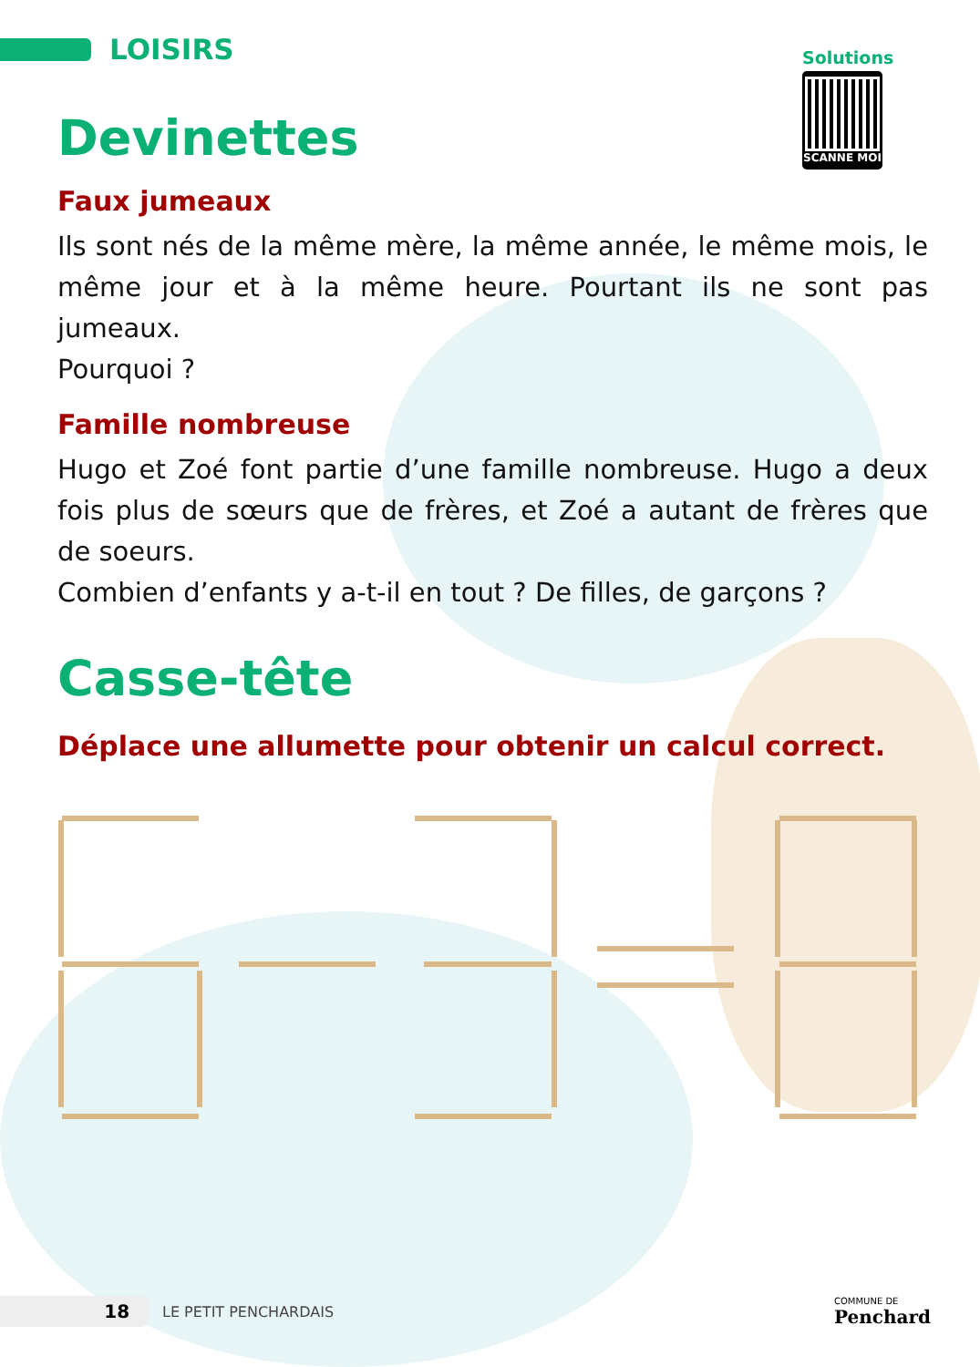LOISIRS
Solutions
SCANNE MOI
Devinettes
Faux jumeaux
Ils sont nés de la même mère, la même année, le même mois, le même jour et à la même heure. Pourtant ils ne sont pas jumeaux.
Pourquoi ?
Famille nombreuse
Hugo et Zoé font partie d’une famille nombreuse. Hugo a deux fois plus de sœurs que de frères, et Zoé a autant de frères que de soeurs.
Combien d’enfants y a-t-il en tout ? De filles, de garçons ?
Casse-tête
Déplace une allumette pour obtenir un calcul correct.
18 LE PETIT PENCHARDAIS COMMUNE DE
Penchard